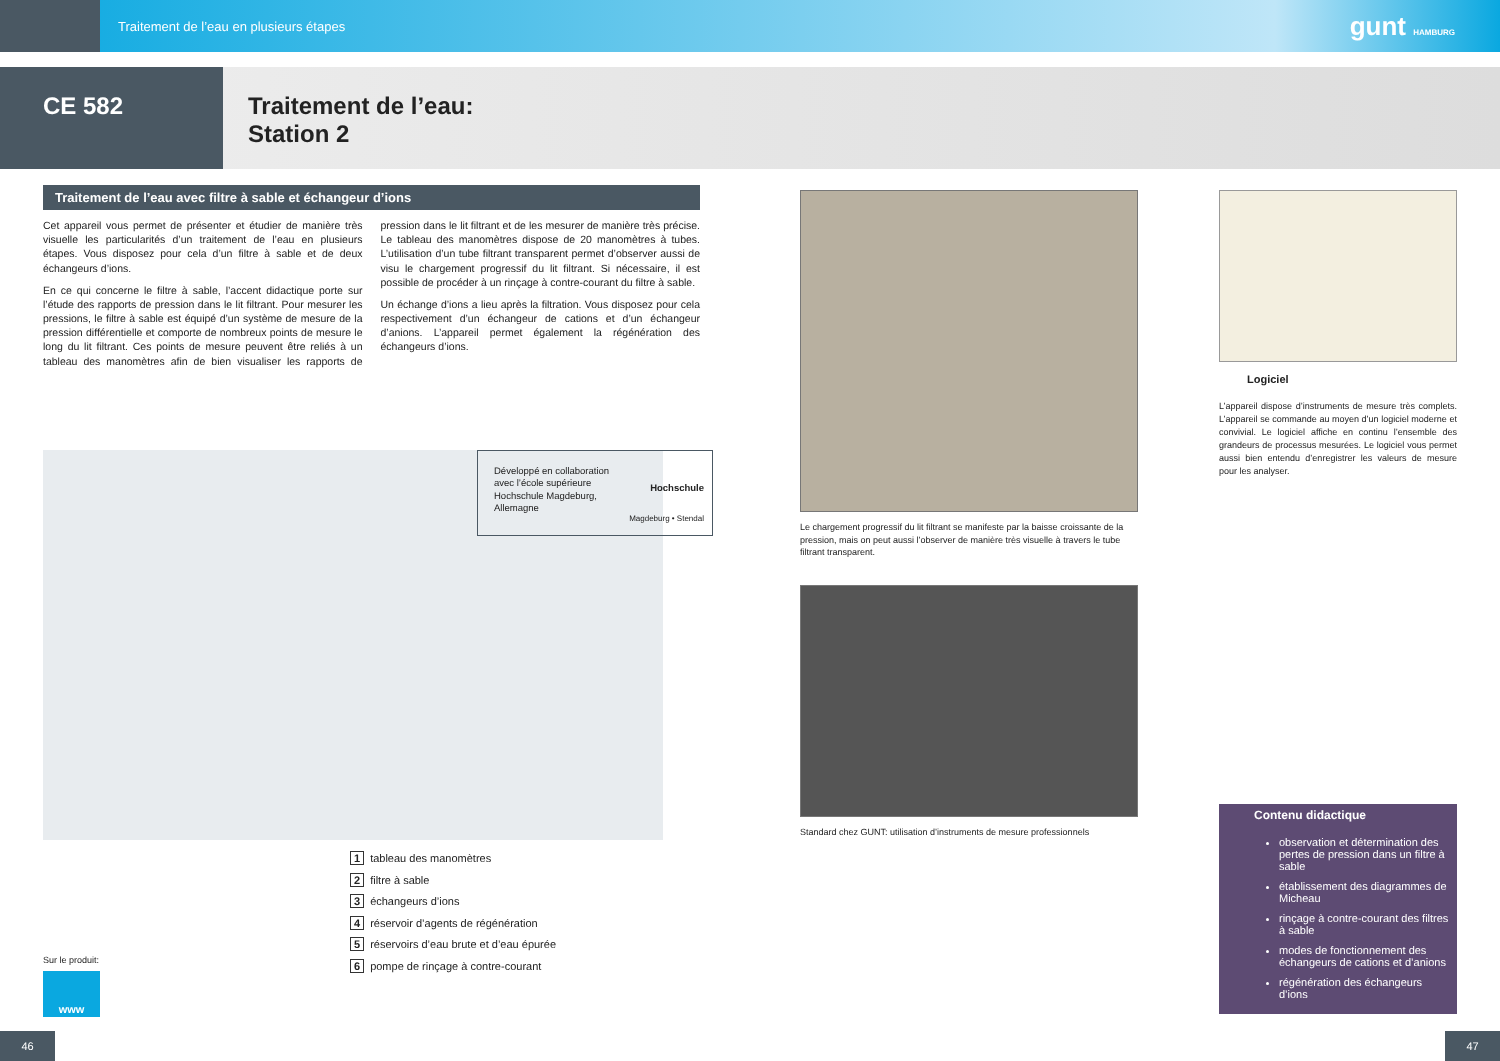Traitement de l’eau en plusieurs étapes
gunt HAMBURG
CE 582 Traitement de l’eau:
Station 2
Traitement de l’eau avec filtre à sable et échangeur d’ions
Cet appareil vous permet de présenter et étudier de manière très visuelle les particularités d’un traitement de l’eau en plusieurs étapes. Vous disposez pour cela d’un filtre à sable et de deux échangeurs d’ions.
En ce qui concerne le filtre à sable, l’accent didactique porte sur l’étude des rapports de pression dans le lit filtrant. Pour mesurer les pressions, le filtre à sable est équipé d’un système de mesure de la pression différentielle et comporte de nombreux points de mesure le long du lit filtrant. Ces points de mesure peuvent être reliés à un tableau des manomètres afin de bien visualiser les rapports de pression dans le lit filtrant et de les mesurer de manière très précise. Le tableau des manomètres dispose de 20 manomètres à tubes. L’utilisation d’un tube filtrant transparent permet d’observer aussi de visu le chargement progressif du lit filtrant. Si nécessaire, il est possible de procéder à un rinçage à contre-courant du filtre à sable.
Un échange d’ions a lieu après la filtration. Vous disposez pour cela respectivement d’un échangeur de cations et d’un échangeur d’anions. L’appareil permet également la régénération des échangeurs d’ions.
Développé en collaboration
avec l’école supérieure
Hochschule Magdeburg,
Allemagne Hochschule
Magdeburg • Stendal
1 tableau des manomètres
2 filtre à sable
3 échangeurs d’ions
4 réservoir d’agents de régénération
5 réservoirs d’eau brute et d’eau épurée
6 pompe de rinçage à contre-courant
Sur le produit:
www
Le chargement progressif du lit filtrant se manifeste par la baisse croissante de la pression, mais on peut aussi l’observer de manière très visuelle à travers le tube filtrant transparent.
Standard chez GUNT: utilisation d’instruments de mesure professionnels
Logiciel
L’appareil dispose d’instruments de mesure très complets. L’appareil se commande au moyen d’un logiciel moderne et convivial. Le logiciel affiche en continu l’ensemble des grandeurs de processus mesurées. Le logiciel vous permet aussi bien entendu d’enregistrer les valeurs de mesure pour les analyser.
Contenu didactique
observation et détermination des pertes de pression dans un filtre à sable
établissement des diagrammes de Micheau
rinçage à contre-courant des filtres à sable
modes de fonctionnement des échangeurs de cations et d’anions
régénération des échangeurs d’ions
46 47